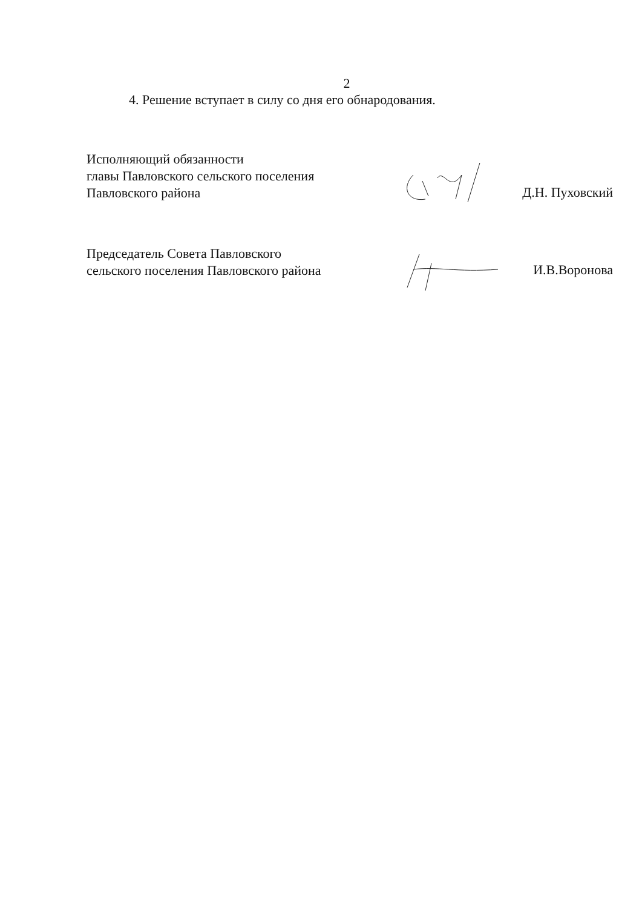2
4. Решение вступает в силу со дня его обнародования.
Исполняющий обязанности
главы Павловского сельского поселения
Павловского района
Д.Н. Пуховский
Председатель Совета Павловского
сельского поселения Павловского района
И.В.Воронова